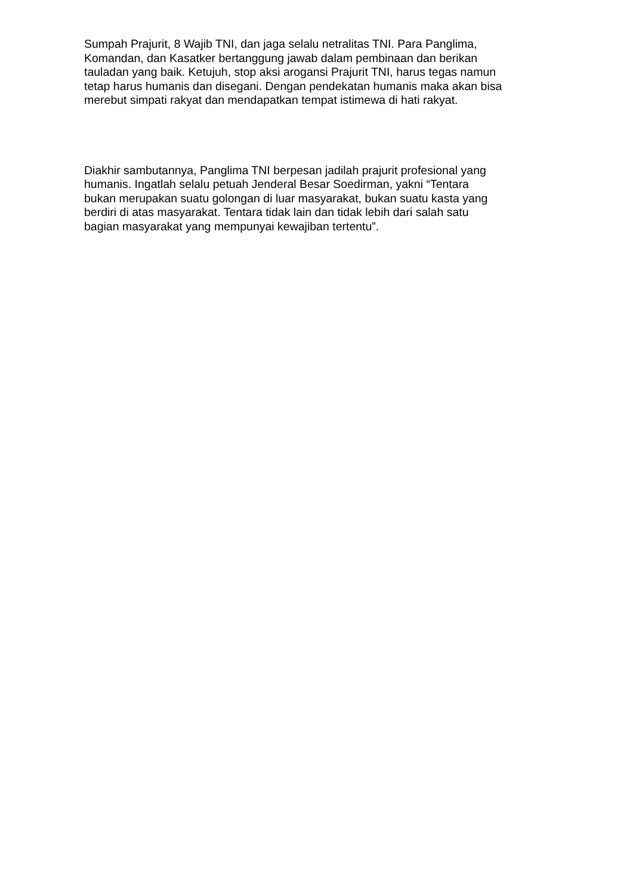Sumpah Prajurit, 8 Wajib TNI, dan jaga selalu netralitas TNI. Para Panglima,
Komandan, dan Kasatker bertanggung jawab dalam pembinaan dan berikan
tauladan yang baik. Ketujuh, stop aksi arogansi Prajurit TNI, harus tegas namun
tetap harus humanis dan disegani. Dengan pendekatan humanis maka akan bisa
merebut simpati rakyat dan mendapatkan tempat istimewa di hati rakyat.
Diakhir sambutannya, Panglima TNI berpesan jadilah prajurit profesional yang
humanis. Ingatlah selalu petuah Jenderal Besar Soedirman, yakni “Tentara
bukan merupakan suatu golongan di luar masyarakat, bukan suatu kasta yang
berdiri di atas masyarakat. Tentara tidak lain dan tidak lebih dari salah satu
bagian masyarakat yang mempunyai kewajiban tertentu”.